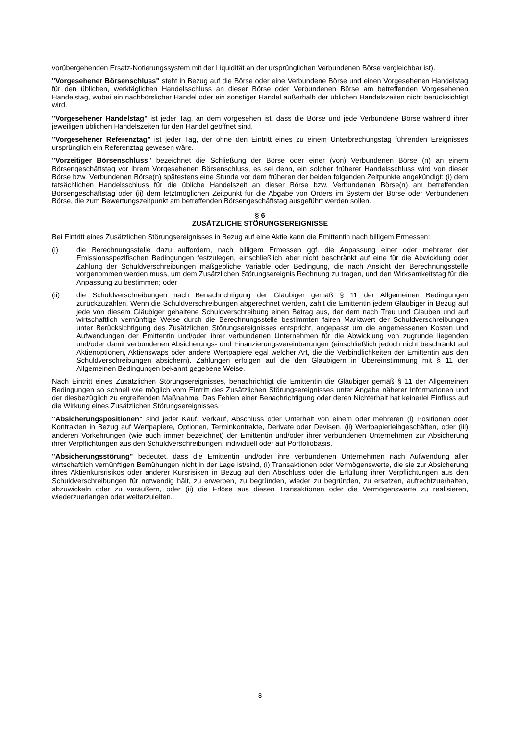vorübergehenden Ersatz-Notierungssystem mit der Liquidität an der ursprünglichen Verbundenen Börse vergleichbar ist).
"Vorgesehener Börsenschluss" steht in Bezug auf die Börse oder eine Verbundene Börse und einen Vorgesehenen Handelstag für den üblichen, werktäglichen Handelsschluss an dieser Börse oder Verbundenen Börse am betreffenden Vorgesehenen Handelstag, wobei ein nachbörslicher Handel oder ein sonstiger Handel außerhalb der üblichen Handelszeiten nicht berücksichtigt wird.
"Vorgesehener Handelstag" ist jeder Tag, an dem vorgesehen ist, dass die Börse und jede Verbundene Börse während ihrer jeweiligen üblichen Handelszeiten für den Handel geöffnet sind.
"Vorgesehener Referenztag" ist jeder Tag, der ohne den Eintritt eines zu einem Unterbrechungstag führenden Ereignisses ursprünglich ein Referenztag gewesen wäre.
"Vorzeitiger Börsenschluss" bezeichnet die Schließung der Börse oder einer (von) Verbundenen Börse (n) an einem Börsengeschäftstag vor ihrem Vorgesehenen Börsenschluss, es sei denn, ein solcher früherer Handelsschluss wird von dieser Börse bzw. Verbundenen Börse(n) spätestens eine Stunde vor dem früheren der beiden folgenden Zeitpunkte angekündigt: (i) dem tatsächlichen Handelsschluss für die übliche Handelszeit an dieser Börse bzw. Verbundenen Börse(n) am betreffenden Börsengeschäftstag oder (ii) dem letztmöglichen Zeitpunkt für die Abgabe von Orders im System der Börse oder Verbundenen Börse, die zum Bewertungszeitpunkt am betreffenden Börsengeschäftstag ausgeführt werden sollen.
§ 6
ZUSÄTZLICHE STÖRUNGSEREIGNISSE
Bei Eintritt eines Zusätzlichen Störungsereignisses in Bezug auf eine Aktie kann die Emittentin nach billigem Ermessen:
(i) die Berechnungsstelle dazu auffordern, nach billigem Ermessen ggf. die Anpassung einer oder mehrerer der Emissionsspezifischen Bedingungen festzulegen, einschließlich aber nicht beschränkt auf eine für die Abwicklung oder Zahlung der Schuldverschreibungen maßgebliche Variable oder Bedingung, die nach Ansicht der Berechnungsstelle vorgenommen werden muss, um dem Zusätzlichen Störungsereignis Rechnung zu tragen, und den Wirksamkeitstag für die Anpassung zu bestimmen; oder
(ii) die Schuldverschreibungen nach Benachrichtigung der Gläubiger gemäß § 11 der Allgemeinen Bedingungen zurückzuzahlen. Wenn die Schuldverschreibungen abgerechnet werden, zahlt die Emittentin jedem Gläubiger in Bezug auf jede von diesem Gläubiger gehaltene Schuldverschreibung einen Betrag aus, der dem nach Treu und Glauben und auf wirtschaftlich vernünftige Weise durch die Berechnungsstelle bestimmten fairen Marktwert der Schuldverschreibungen unter Berücksichtigung des Zusätzlichen Störungsereignisses entspricht, angepasst um die angemessenen Kosten und Aufwendungen der Emittentin und/oder ihrer verbundenen Unternehmen für die Abwicklung von zugrunde liegenden und/oder damit verbundenen Absicherungs- und Finanzierungsvereinbarungen (einschließlich jedoch nicht beschränkt auf Aktienoptionen, Aktienswaps oder andere Wertpapiere egal welcher Art, die die Verbindlichkeiten der Emittentin aus den Schuldverschreibungen absichern). Zahlungen erfolgen auf die den Gläubigern in Übereinstimmung mit § 11 der Allgemeinen Bedingungen bekannt gegebene Weise.
Nach Eintritt eines Zusätzlichen Störungsereignisses, benachrichtigt die Emittentin die Gläubiger gemäß § 11 der Allgemeinen Bedingungen so schnell wie möglich vom Eintritt des Zusätzlichen Störungsereignisses unter Angabe näherer Informationen und der diesbezüglich zu ergreifenden Maßnahme. Das Fehlen einer Benachrichtigung oder deren Nichterhalt hat keinerlei Einfluss auf die Wirkung eines Zusätzlichen Störungsereignisses.
"Absicherungspositionen" sind jeder Kauf, Verkauf, Abschluss oder Unterhalt von einem oder mehreren (i) Positionen oder Kontrakten in Bezug auf Wertpapiere, Optionen, Terminkontrakte, Derivate oder Devisen, (ii) Wertpapierleihgeschäften, oder (iii) anderen Vorkehrungen (wie auch immer bezeichnet) der Emittentin und/oder ihrer verbundenen Unternehmen zur Absicherung ihrer Verpflichtungen aus den Schuldverschreibungen, individuell oder auf Portfoliobasis.
"Absicherungsstörung" bedeutet, dass die Emittentin und/oder ihre verbundenen Unternehmen nach Aufwendung aller wirtschaftlich vernünftigen Bemühungen nicht in der Lage ist/sind, (i) Transaktionen oder Vermögenswerte, die sie zur Absicherung ihres Aktienkursrisikos oder anderer Kursrisiken in Bezug auf den Abschluss oder die Erfüllung ihrer Verpflichtungen aus den Schuldverschreibungen für notwendig hält, zu erwerben, zu begründen, wieder zu begründen, zu ersetzen, aufrechtzuerhalten, abzuwickeln oder zu veräußern, oder (ii) die Erlöse aus diesen Transaktionen oder die Vermögenswerte zu realisieren, wiederzuerlangen oder weiterzuleiten.
- 8 -